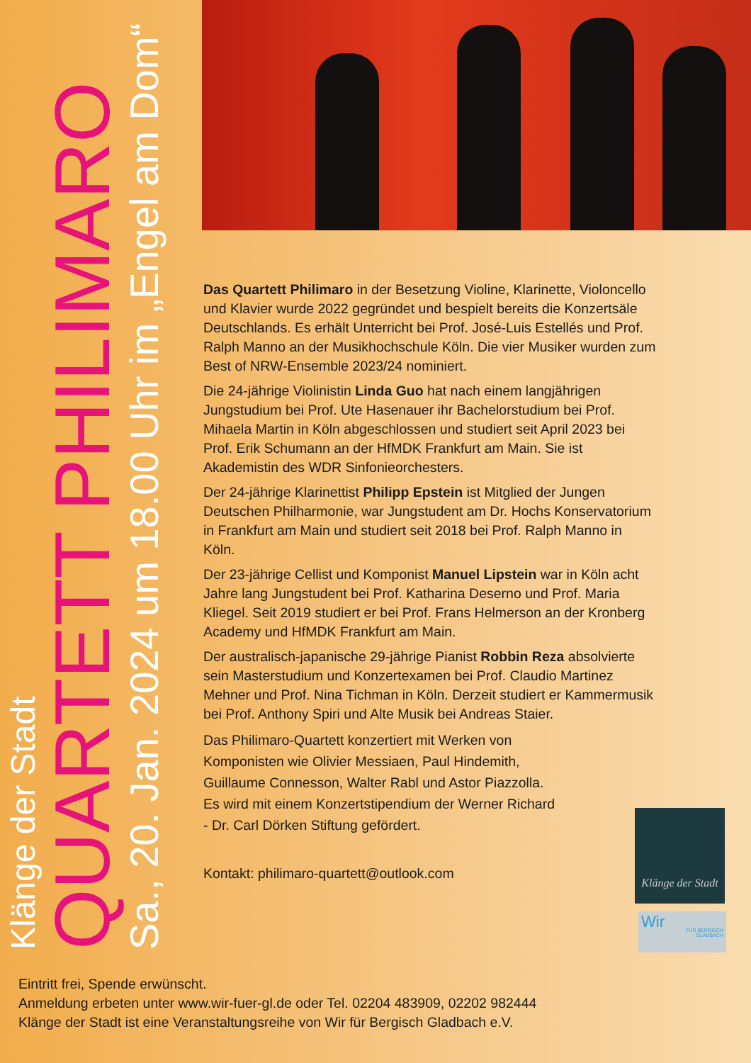Klänge der Stadt
QUARTETT PHILIMARO
Sa., 20. Jan. 2024 um 18.00 Uhr im „Engel am Dom“
Das Quartett Philimaro in der Besetzung Violine, Klarinette, Violoncello und Klavier wurde 2022 gegründet und bespielt bereits die Konzertsäle Deutschlands. Es erhält Unterricht bei Prof. José-Luis Estellés und Prof. Ralph Manno an der Musikhochschule Köln. Die vier Musiker wurden zum Best of NRW-Ensemble 2023/24 nominiert.
Die 24-jährige Violinistin Linda Guo hat nach einem langjährigen Jungstudium bei Prof. Ute Hasenauer ihr Bachelorstudium bei Prof. Mihaela Martin in Köln abgeschlossen und studiert seit April 2023 bei Prof. Erik Schumann an der HfMDK Frankfurt am Main. Sie ist Akademistin des WDR Sinfonieorchesters.
Der 24-jährige Klarinettist Philipp Epstein ist Mitglied der Jungen Deutschen Philharmonie, war Jungstudent am Dr. Hochs Konservatorium in Frankfurt am Main und studiert seit 2018 bei Prof. Ralph Manno in Köln.
Der 23-jährige Cellist und Komponist Manuel Lipstein war in Köln acht Jahre lang Jungstudent bei Prof. Katharina Deserno und Prof. Maria Kliegel. Seit 2019 studiert er bei Prof. Frans Helmerson an der Kronberg Academy und HfMDK Frankfurt am Main.
Der australisch-japanische 29-jährige Pianist Robbin Reza absolvierte sein Masterstudium und Konzertexamen bei Prof. Claudio Martinez Mehner und Prof. Nina Tichman in Köln. Derzeit studiert er Kammermusik bei Prof. Anthony Spiri und Alte Musik bei Andreas Staier.
Das Philimaro-Quartett konzertiert mit Werken von Komponisten wie Olivier Messiaen, Paul Hindemith, Guillaume Connesson, Walter Rabl und Astor Piazzolla. Es wird mit einem Konzertstipendium der Werner Richard - Dr. Carl Dörken Stiftung gefördert.
Kontakt: philimaro-quartett@outlook.com
Klänge der Stadt
Wir
FÜR BERGISCH GLADBACH
Eintritt frei, Spende erwünscht.
Anmeldung erbeten unter www.wir-fuer-gl.de oder Tel. 02204 483909, 02202 982444
Klänge der Stadt ist eine Veranstaltungsreihe von Wir für Bergisch Gladbach e.V.